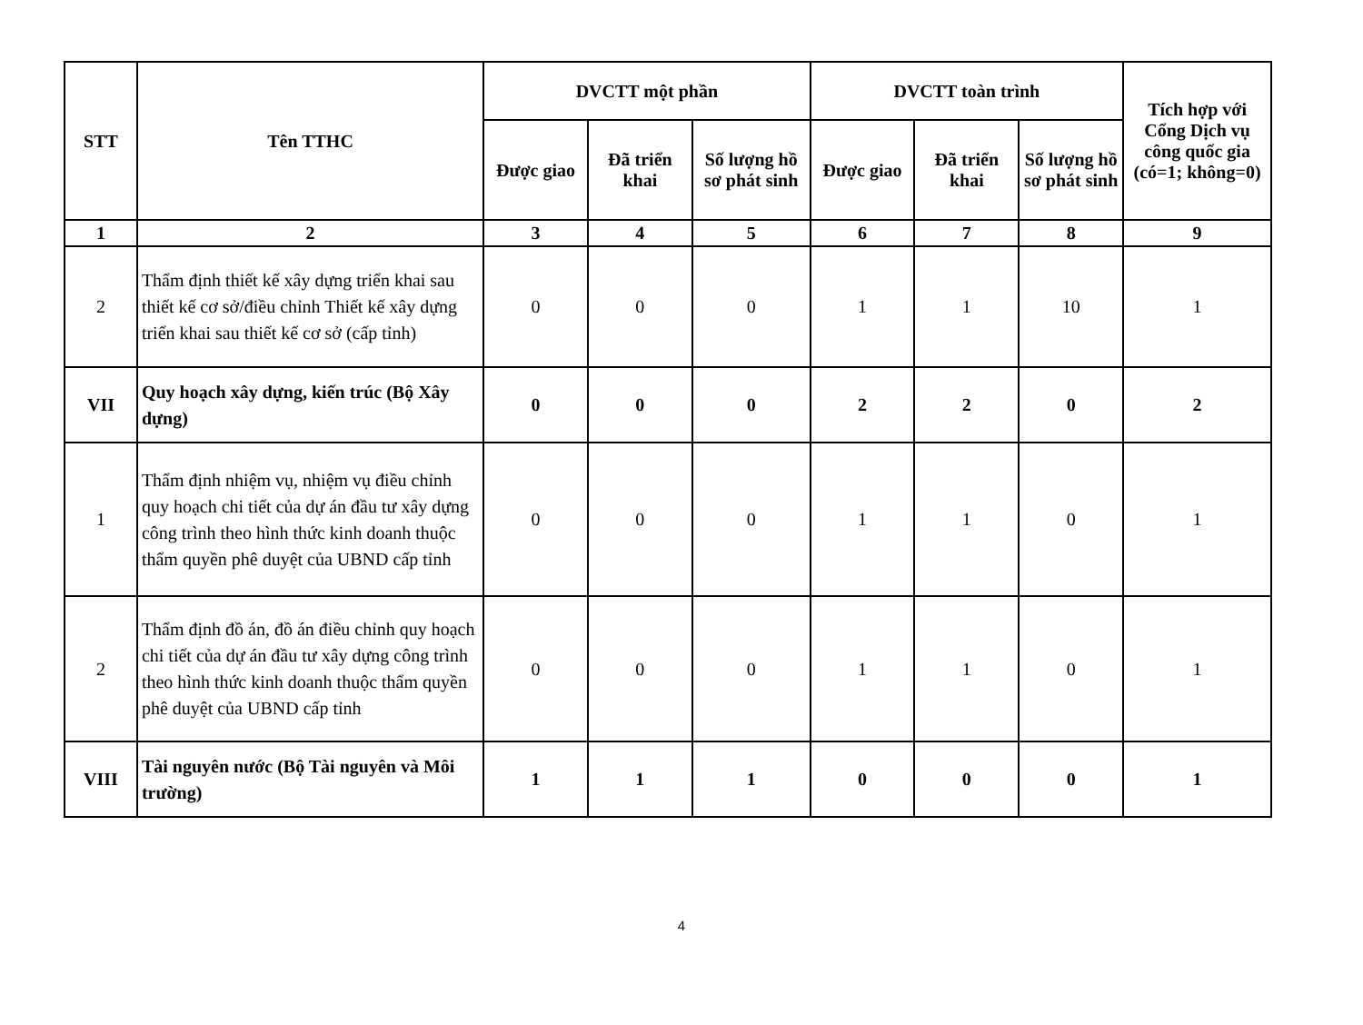| STT | Tên TTHC | DVCTT một phần | | | DVCTT toàn trình | | | Tích hợp với Cổng Dịch vụ công quốc gia (có=1; không=0) |
| --- | --- | --- | --- | --- | --- | --- | --- | --- |
| | | Được giao | Đã triển khai | Số lượng hồ sơ phát sinh | Được giao | Đã triển khai | Số lượng hồ sơ phát sinh | |
| 1 | 2 | 3 | 4 | 5 | 6 | 7 | 8 | 9 |
| 2 | Thẩm định thiết kế xây dựng triển khai sau thiết kế cơ sở/điều chỉnh Thiết kế xây dựng triển khai sau thiết kế cơ sở (cấp tỉnh) | 0 | 0 | 0 | 1 | 1 | 10 | 1 |
| VII | Quy hoạch xây dựng, kiến trúc (Bộ Xây dựng) | 0 | 0 | 0 | 2 | 2 | 0 | 2 |
| 1 | Thẩm định nhiệm vụ, nhiệm vụ điều chỉnh quy hoạch chi tiết của dự án đầu tư xây dựng công trình theo hình thức kinh doanh thuộc thẩm quyền phê duyệt của UBND cấp tỉnh | 0 | 0 | 0 | 1 | 1 | 0 | 1 |
| 2 | Thẩm định đồ án, đồ án điều chỉnh quy hoạch chi tiết của dự án đầu tư xây dựng công trình theo hình thức kinh doanh thuộc thẩm quyền phê duyệt của UBND cấp tỉnh | 0 | 0 | 0 | 1 | 1 | 0 | 1 |
| VIII | Tài nguyên nước (Bộ Tài nguyên và Môi trường) | 1 | 1 | 1 | 0 | 0 | 0 | 1 |
4